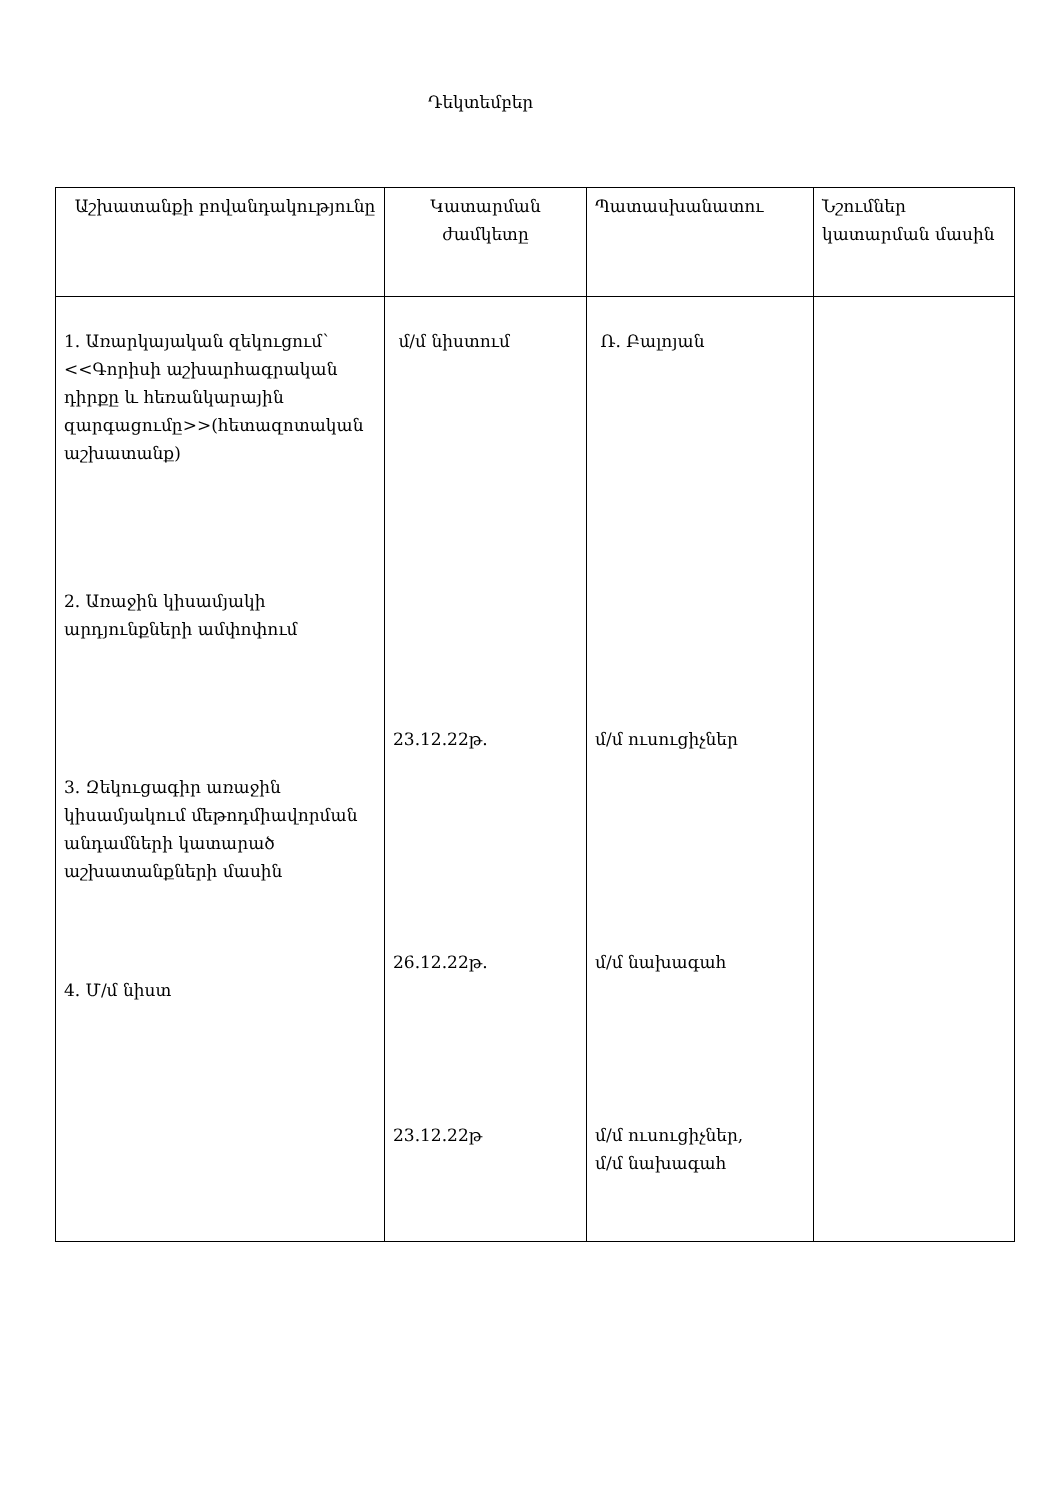Դեկտեմբեր
| Աշխատանքի բովանդակությունը | Կատարման ժամկետը | Պատասխանատու | Նշումներ կատարման մասին |
| 1. Առարկայական զեկուցում՝ <<Գորիսի աշխարհագրական դիրքը և հեռանկարային զարգացումը>>(հետազոտական աշխատանք) 2. Առաջին կիսամյակի արդյունքների ամփոփում 3. Զեկուցագիր առաջին կիսամյակում մեթոդմիավորման անդամների կատարած աշխատանքների մասին 4. Մ/մ նիստ | մ/մ նիստում 23.12.22թ. 26.12.22թ. 23.12.22թ | Ռ. Բալոյան մ/մ ուսուցիչներ մ/մ նախագահ մ/մ ուսուցիչներ, մ/մ նախագահ | |